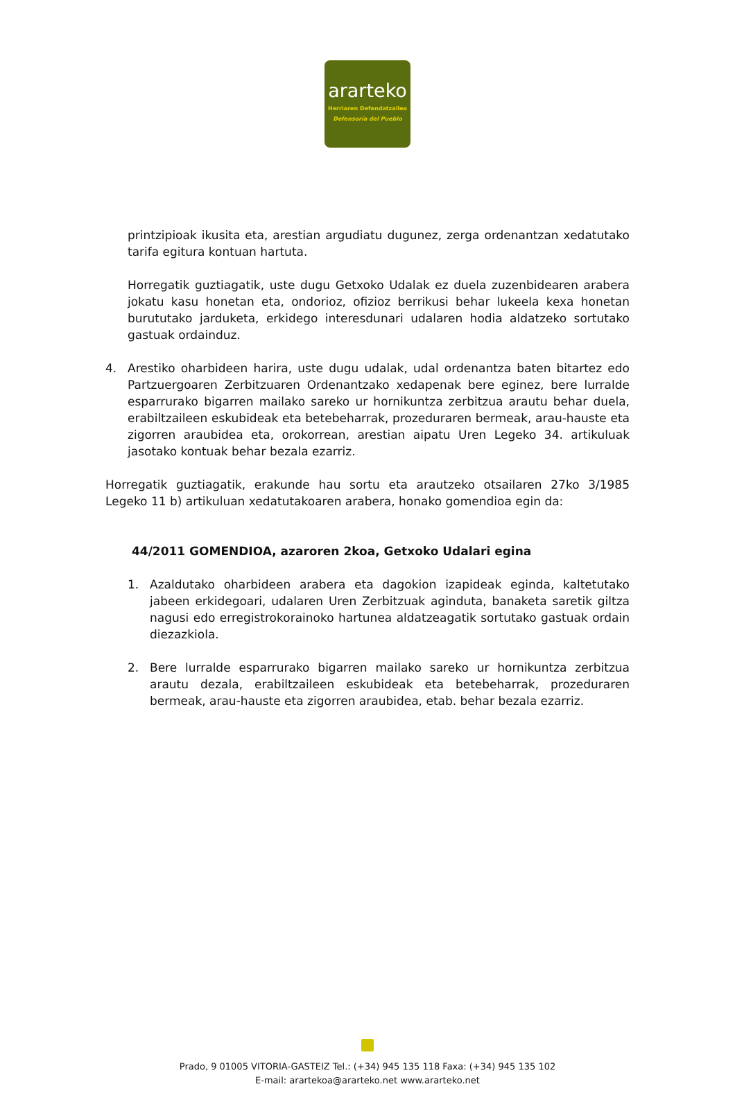ararteko
Herriaren Defendatzailea
Defensoría del Pueblo
printzipioak ikusita eta, arestian argudiatu dugunez, zerga ordenantzan xedatutako tarifa egitura kontuan hartuta.
Horregatik guztiagatik, uste dugu Getxoko Udalak ez duela zuzenbidearen arabera jokatu kasu honetan eta, ondorioz, ofizioz berrikusi behar lukeela kexa honetan burututako jarduketa, erkidego interesdunari udalaren hodia aldatzeko sortutako gastuak ordainduz.
4. Arestiko oharbideen harira, uste dugu udalak, udal ordenantza baten bitartez edo Partzuergoaren Zerbitzuaren Ordenantzako xedapenak bere eginez, bere lurralde esparrurako bigarren mailako sareko ur hornikuntza zerbitzua arautu behar duela, erabiltzaileen eskubideak eta betebeharrak, prozeduraren bermeak, arau-hauste eta zigorren araubidea eta, orokorrean, arestian aipatu Uren Legeko 34. artikuluak jasotako kontuak behar bezala ezarriz.
Horregatik guztiagatik, erakunde hau sortu eta arautzeko otsailaren 27ko 3/1985 Legeko 11 b) artikuluan xedatutakoaren arabera, honako gomendioa egin da:
44/2011 GOMENDIOA, azaroren 2koa, Getxoko Udalari egina
1. Azaldutako oharbideen arabera eta dagokion izapideak eginda, kaltetutako jabeen erkidegoari, udalaren Uren Zerbitzuak aginduta, banaketa saretik giltza nagusi edo erregistrokorainoko hartunea aldatzeagatik sortutako gastuak ordain diezazkiola.
2. Bere lurralde esparrurako bigarren mailako sareko ur hornikuntza zerbitzua arautu dezala, erabiltzaileen eskubideak eta betebeharrak, prozeduraren bermeak, arau-hauste eta zigorren araubidea, etab. behar bezala ezarriz.
Prado, 9 01005 VITORIA-GASTEIZ Tel.: (+34) 945 135 118 Faxa: (+34) 945 135 102
E-mail: arartekoa@ararteko.net www.ararteko.net